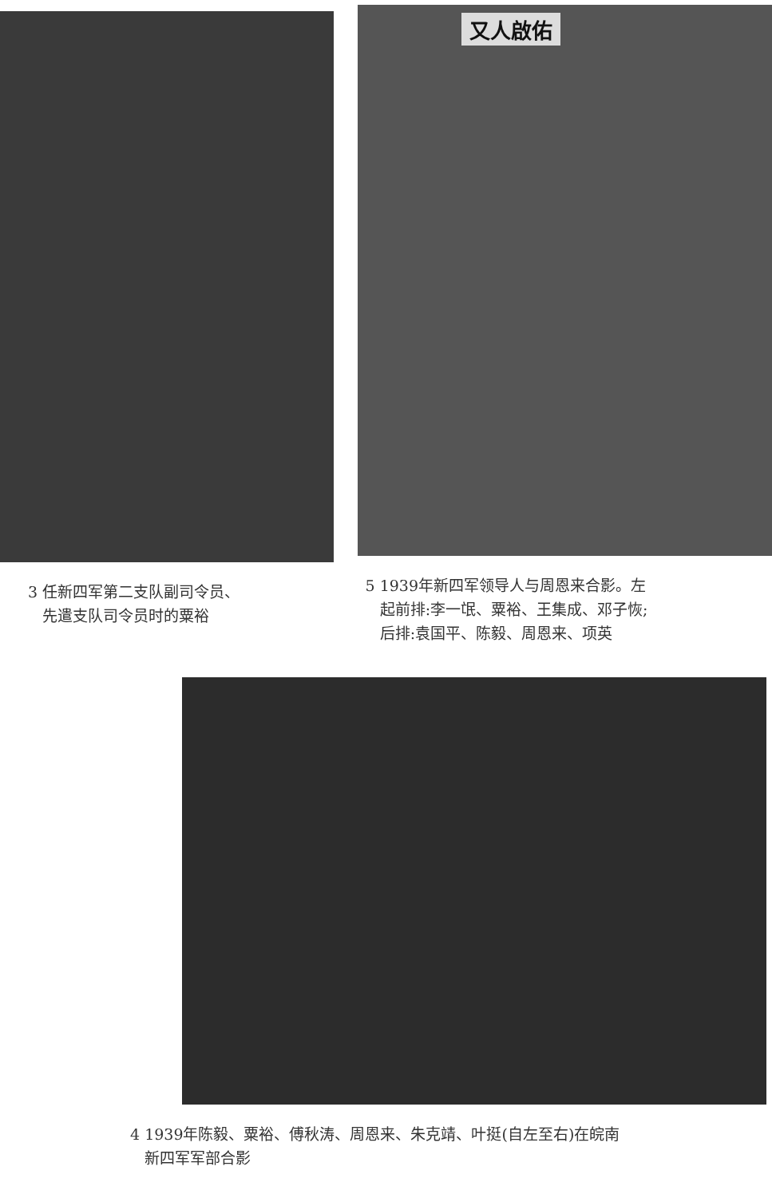3 任新四军第二支队副司令员、
先遣支队司令员时的粟裕
又人啟佑
5 1939年新四军领导人与周恩来合影。左
起前排:李一氓、粟裕、王集成、邓子恢;
后排:袁国平、陈毅、周恩来、项英
4 1939年陈毅、粟裕、傅秋涛、周恩来、朱克靖、叶挺(自左至右)在皖南
新四军军部合影